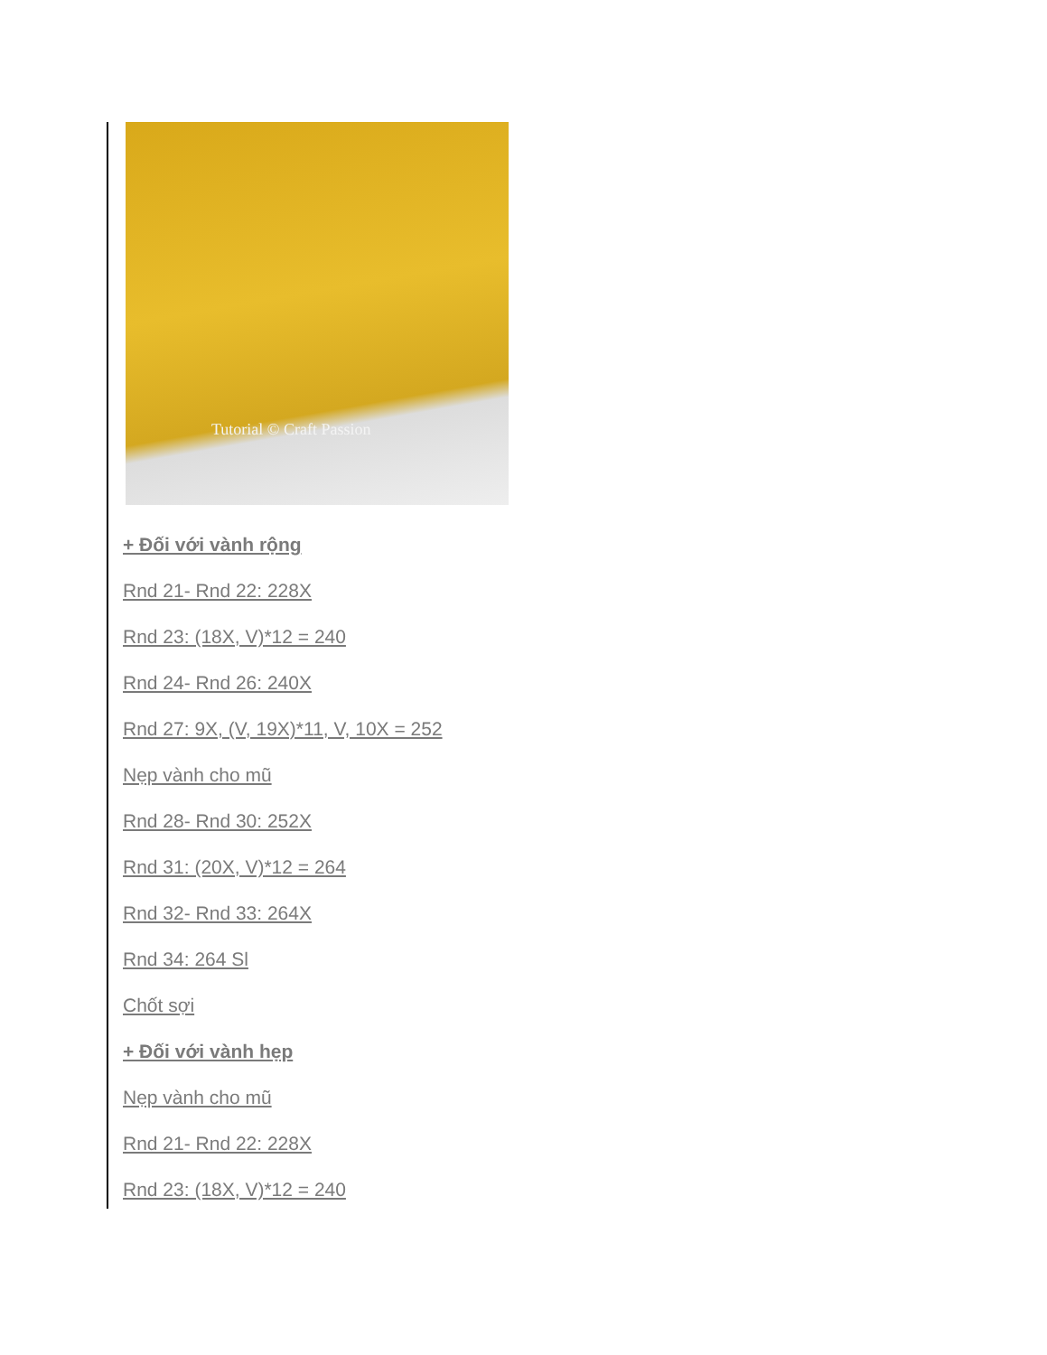Tutorial © Craft Passion
+ Đối với vành rộng
Rnd 21- Rnd 22: 228X
Rnd 23: (18X, V)*12 = 240
Rnd 24- Rnd 26: 240X
Rnd 27: 9X, (V, 19X)*11, V, 10X = 252
Nẹp vành cho mũ
Rnd 28- Rnd 30: 252X
Rnd 31: (20X, V)*12 = 264
Rnd 32- Rnd 33: 264X
Rnd 34: 264 Sl
Chốt sợi
+ Đối với vành hẹp
Nẹp vành cho mũ
Rnd 21- Rnd 22: 228X
Rnd 23: (18X, V)*12 = 240